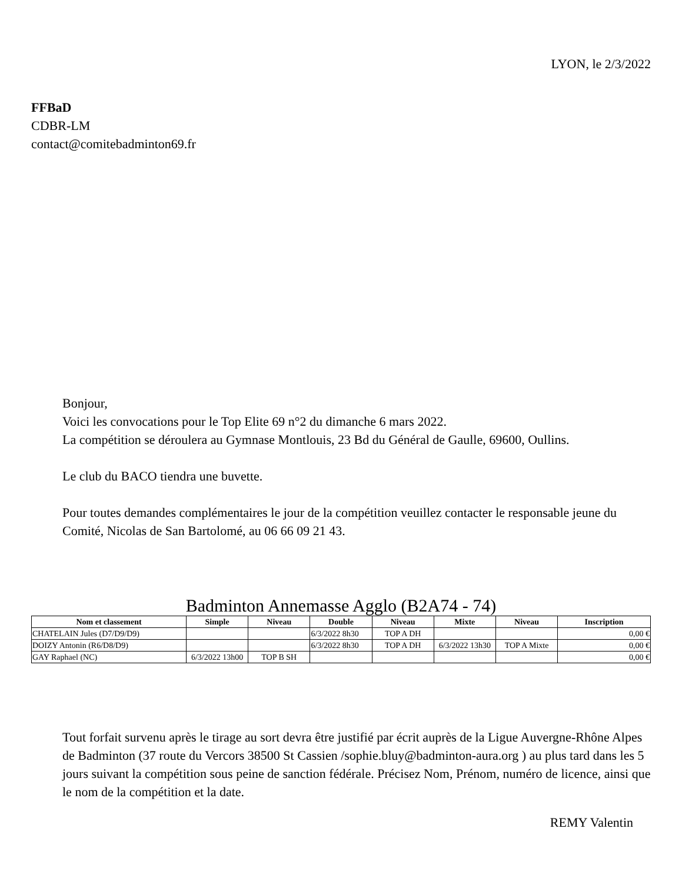LYON, le 2/3/2022
FFBaD
CDBR-LM
contact@comitebadminton69.fr
Bonjour,
Voici les convocations pour le Top Elite 69 n°2 du dimanche 6 mars 2022.
La compétition se déroulera au Gymnase Montlouis, 23 Bd du Général de Gaulle, 69600, Oullins.
Le club du BACO tiendra une buvette.
Pour toutes demandes complémentaires le jour de la compétition veuillez contacter le responsable jeune du Comité, Nicolas de San Bartolomé, au 06 66 09 21 43.
Badminton Annemasse Agglo (B2A74 - 74)
| Nom et classement | Simple | Niveau | Double | Niveau | Mixte | Niveau | Inscription |
| --- | --- | --- | --- | --- | --- | --- | --- |
| CHATELAIN Jules (D7/D9/D9) | | | 6/3/2022 8h30 | TOP A DH | | | 0,00 € |
| DOIZY Antonin (R6/D8/D9) | | | 6/3/2022 8h30 | TOP A DH | 6/3/2022 13h30 | TOP A Mixte | 0,00 € |
| GAY Raphael (NC) | 6/3/2022 13h00 | TOP B SH | | | | | 0,00 € |
Tout forfait survenu après le tirage au sort devra être justifié par écrit auprès de la Ligue Auvergne-Rhône Alpes de Badminton (37 route du Vercors 38500 St Cassien /sophie.bluy@badminton-aura.org ) au plus tard dans les 5 jours suivant la compétition sous peine de sanction fédérale. Précisez Nom, Prénom, numéro de licence, ainsi que le nom de la compétition et la date.
REMY Valentin